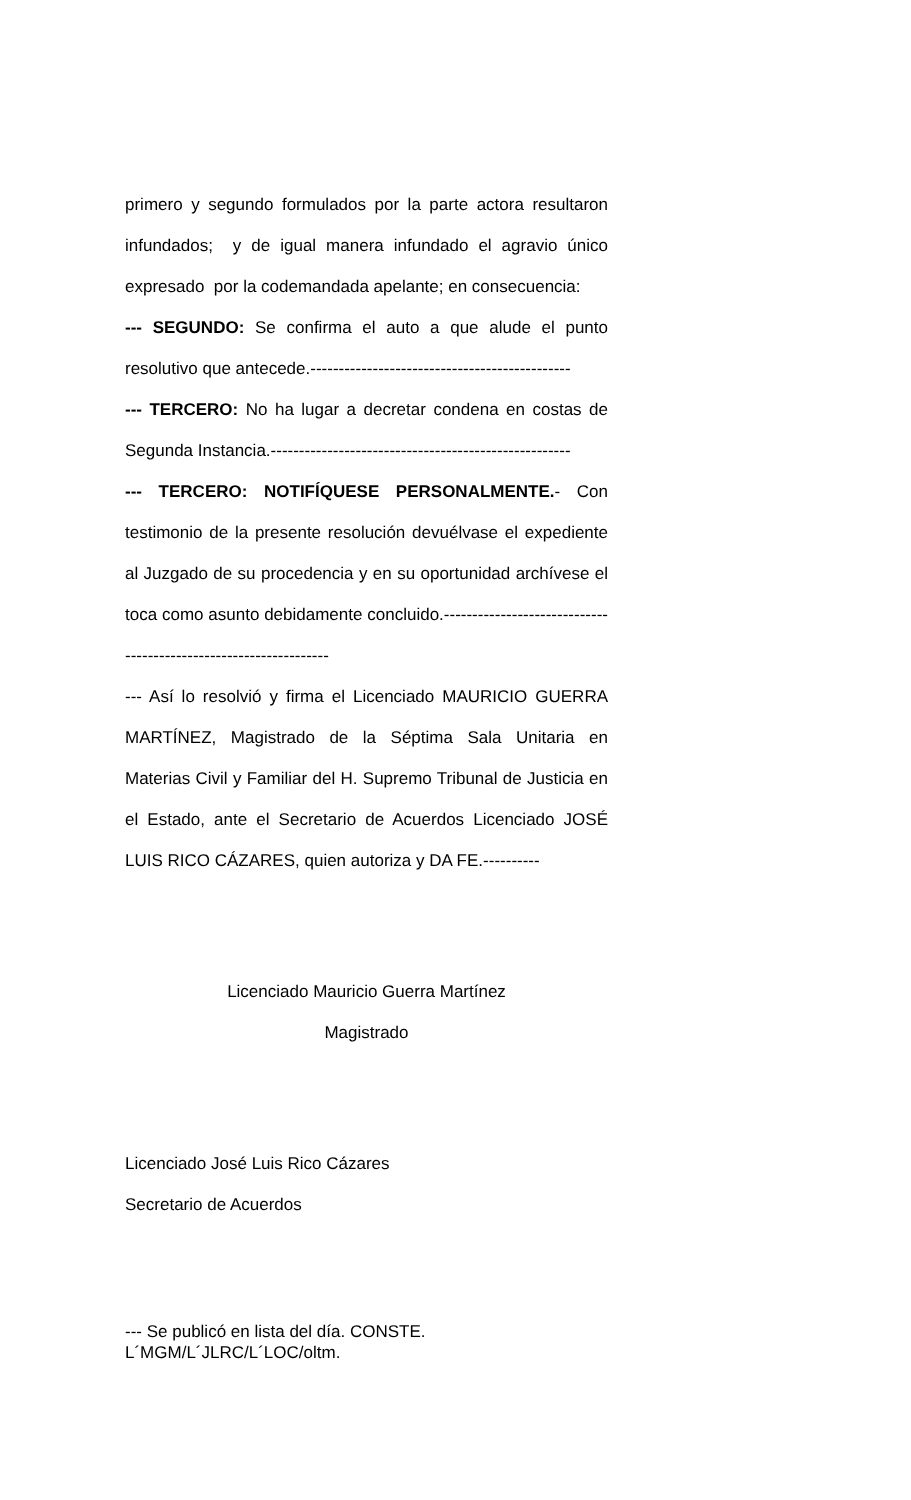primero y segundo formulados por la parte actora resultaron infundados; y de igual manera infundado el agravio único expresado por la codemandada apelante; en consecuencia:
--- SEGUNDO: Se confirma el auto a que alude el punto resolutivo que antecede.----------------------------------------------
--- TERCERO: No ha lugar a decretar condena en costas de Segunda Instancia.-----------------------------------------------------
--- TERCERO: NOTIFÍQUESE PERSONALMENTE.- Con testimonio de la presente resolución devuélvase el expediente al Juzgado de su procedencia y en su oportunidad archívese el toca como asunto debidamente concluido.-----------------------------------------------------------------
--- Así lo resolvió y firma el Licenciado MAURICIO GUERRA MARTÍNEZ, Magistrado de la Séptima Sala Unitaria en Materias Civil y Familiar del H. Supremo Tribunal de Justicia en el Estado, ante el Secretario de Acuerdos Licenciado JOSÉ LUIS RICO CÁZARES, quien autoriza y DA FE.----------
Licenciado Mauricio Guerra Martínez
Magistrado
Licenciado José Luis Rico Cázares
Secretario de Acuerdos
--- Se publicó en lista del día. CONSTE.
L´MGM/L´JLRC/L´LOC/oltm.